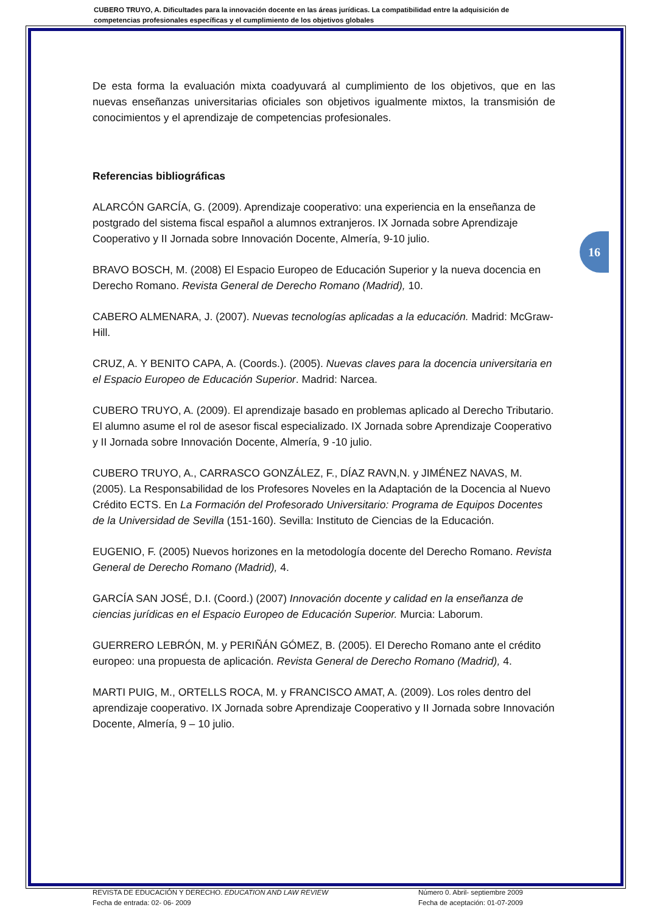CUBERO TRUYO, A. Dificultades para la innovación docente en las áreas jurídicas. La compatibilidad entre la adquisición de competencias profesionales específicas y el cumplimiento de los objetivos globales
16
De esta forma la evaluación mixta coadyuvará al cumplimiento de los objetivos, que en las nuevas enseñanzas universitarias oficiales son objetivos igualmente mixtos, la transmisión de conocimientos y el aprendizaje de competencias profesionales.
Referencias bibliográficas
ALARCÓN GARCÍA, G. (2009). Aprendizaje cooperativo: una experiencia en la enseñanza de postgrado del sistema fiscal español a alumnos extranjeros. IX Jornada sobre Aprendizaje Cooperativo y II Jornada sobre Innovación Docente, Almería, 9-10 julio.
BRAVO BOSCH, M. (2008) El Espacio Europeo de Educación Superior y la nueva docencia en Derecho Romano. Revista General de Derecho Romano (Madrid), 10.
CABERO ALMENARA, J. (2007). Nuevas tecnologías aplicadas a la educación. Madrid: McGraw-Hill.
CRUZ, A. Y BENITO CAPA, A. (Coords.). (2005). Nuevas claves para la docencia universitaria en el Espacio Europeo de Educación Superior. Madrid: Narcea.
CUBERO TRUYO, A. (2009). El aprendizaje basado en problemas aplicado al Derecho Tributario. El alumno asume el rol de asesor fiscal especializado. IX Jornada sobre Aprendizaje Cooperativo y II Jornada sobre Innovación Docente, Almería, 9 -10 julio.
CUBERO TRUYO, A., CARRASCO GONZÁLEZ, F., DÍAZ RAVN,N. y JIMÉNEZ NAVAS, M. (2005). La Responsabilidad de los Profesores Noveles en la Adaptación de la Docencia al Nuevo Crédito ECTS. En La Formación del Profesorado Universitario: Programa de Equipos Docentes de la Universidad de Sevilla (151-160). Sevilla: Instituto de Ciencias de la Educación.
EUGENIO, F. (2005) Nuevos horizones en la metodología docente del Derecho Romano. Revista General de Derecho Romano (Madrid), 4.
GARCÍA SAN JOSÉ, D.I. (Coord.) (2007) Innovación docente y calidad en la enseñanza de ciencias jurídicas en el Espacio Europeo de Educación Superior. Murcia: Laborum.
GUERRERO LEBRÓN, M. y PERIÑÁN GÓMEZ, B. (2005). El Derecho Romano ante el crédito europeo: una propuesta de aplicación. Revista General de Derecho Romano (Madrid), 4.
MARTI PUIG, M., ORTELLS ROCA, M. y FRANCISCO AMAT, A. (2009). Los roles dentro del aprendizaje cooperativo. IX Jornada sobre Aprendizaje Cooperativo y II Jornada sobre Innovación Docente, Almería, 9 – 10 julio.
REVISTA DE EDUCACIÓN Y DERECHO. EDUCATION AND LAW REVIEW
Fecha de entrada: 02- 06- 2009
Número 0. Abril- septiembre 2009
Fecha de aceptación: 01-07-2009